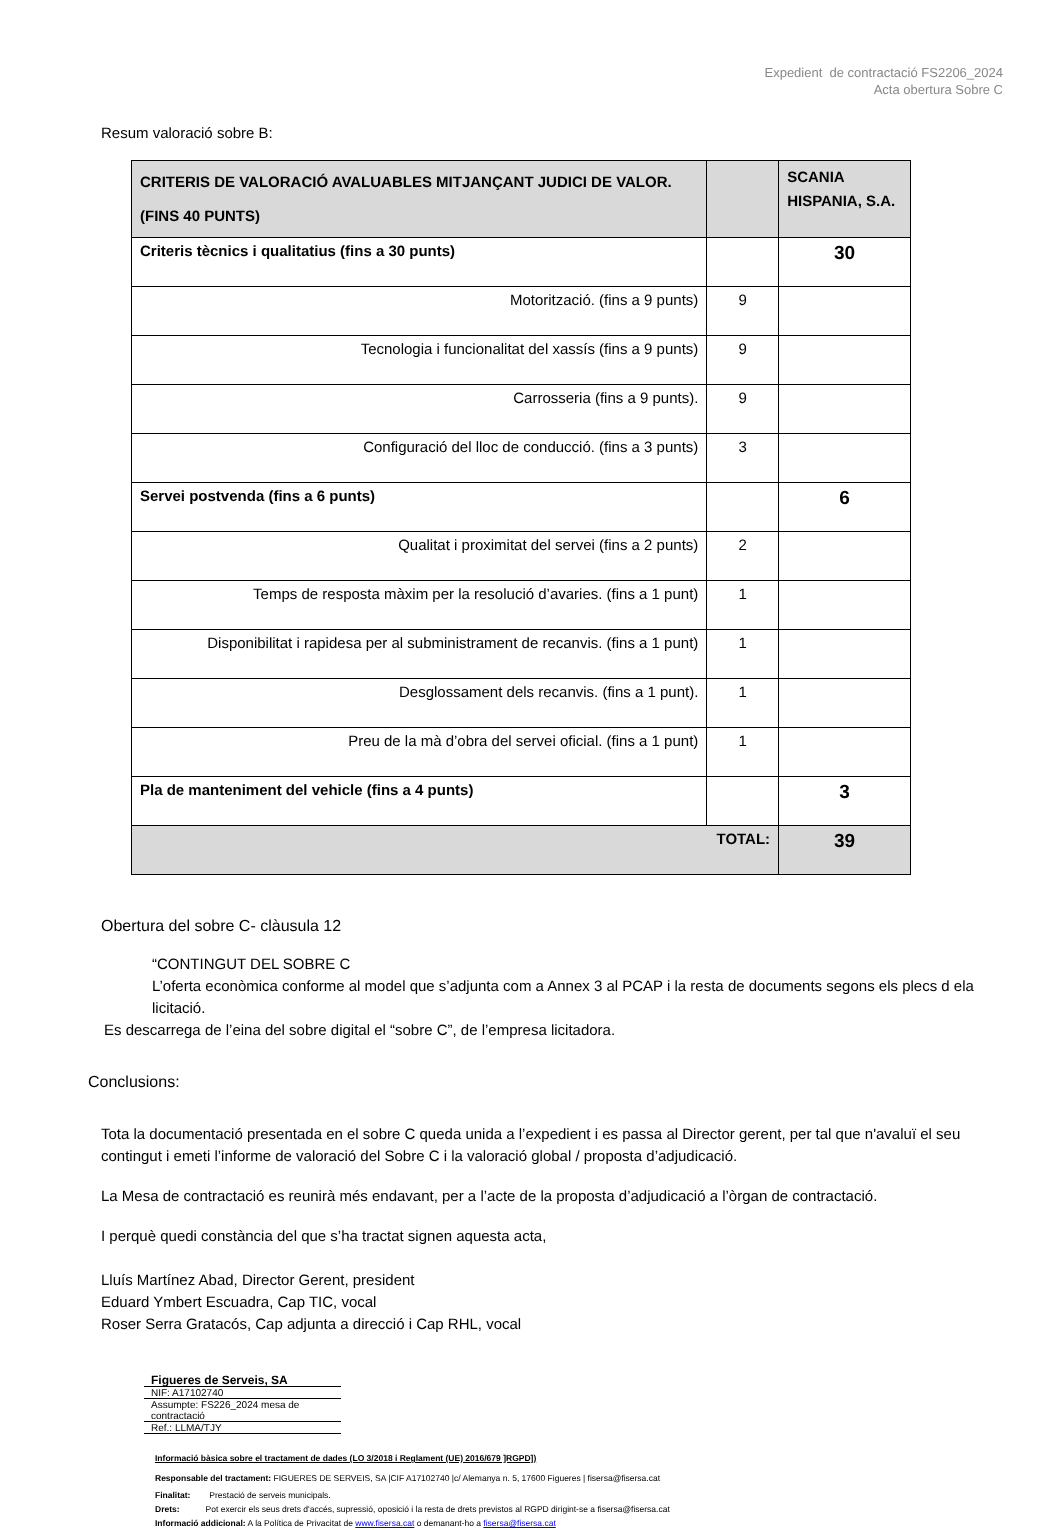Expedient de contractació FS2206_2024
Acta obertura Sobre C
Resum valoració sobre B:
| CRITERIS DE VALORACIÓ AVALUABLES MITJANÇANT JUDICI DE VALOR. (FINS 40 PUNTS) | | SCANIA HISPANIA, S.A. |
| Criteris tècnics i qualitatius (fins a 30 punts) | | 30 |
| Motorització. (fins a 9 punts) | 9 | |
| Tecnologia i funcionalitat del xassís (fins a 9 punts) | 9 | |
| Carrosseria (fins a 9 punts). | 9 | |
| Configuració del lloc de conducció. (fins a 3 punts) | 3 | |
| Servei postvenda (fins a 6 punts) | | 6 |
| Qualitat i proximitat del servei (fins a 2 punts) | 2 | |
| Temps de resposta màxim per la resolució d’avaries. (fins a 1 punt) | 1 | |
| Disponibilitat i rapidesa per al subministrament de recanvis. (fins a 1 punt) | 1 | |
| Desglossament dels recanvis. (fins a 1 punt). | 1 | |
| Preu de la mà d’obra del servei oficial. (fins a 1 punt) | 1 | |
| Pla de manteniment del vehicle (fins a 4 punts) | | 3 |
| TOTAL: | | 39 |
Obertura del sobre C- clàusula 12
“CONTINGUT DEL SOBRE C
L’oferta econòmica conforme al model que s’adjunta com a Annex 3 al PCAP i la resta de documents segons els plecs d ela licitació.
Es descarrega de l’eina del sobre digital el “sobre C”, de l’empresa licitadora.
Conclusions:
Tota la documentació presentada en el sobre C queda unida a l’expedient i es passa al Director gerent, per tal que n'avaluï el seu contingut i emeti l’informe de valoració del Sobre C i la valoració global / proposta d’adjudicació.
La Mesa de contractació es reunirà més endavant, per a l’acte de la proposta d’adjudicació a l’òrgan de contractació.
I perquè quedi constància del que s’ha tractat signen aquesta acta,
Lluís Martínez Abad, Director Gerent, president
Eduard Ymbert Escuadra, Cap TIC, vocal
Roser Serra Gratacós, Cap adjunta a direcció i Cap RHL, vocal
| Figueres de Serveis, SA |
| NIF: A17102740 |
| Assumpte: FS226_2024 mesa de contractació |
| Ref.: LLMA/TJY |
Informació bàsica sobre el tractament de dades (LO 3/2018 i Reglament (UE) 2016/679 ]RGPD])
Responsable del tractament: FIGUERES DE SERVEIS, SA |CIF A17102740 |c/ Alemanya n. 5, 17600 Figueres | fisersa@fisersa.cat
Finalitat: Prestació de serveis municipals.
Drets: Pot exercir els seus drets d'accés, supressió, oposició i la resta de drets previstos al RGPD dirigint-se a fisersa@fisersa.cat
Informació addicional: A la Política de Privacitat de www.fisersa.cat o demanant-ho a fisersa@fisersa.cat